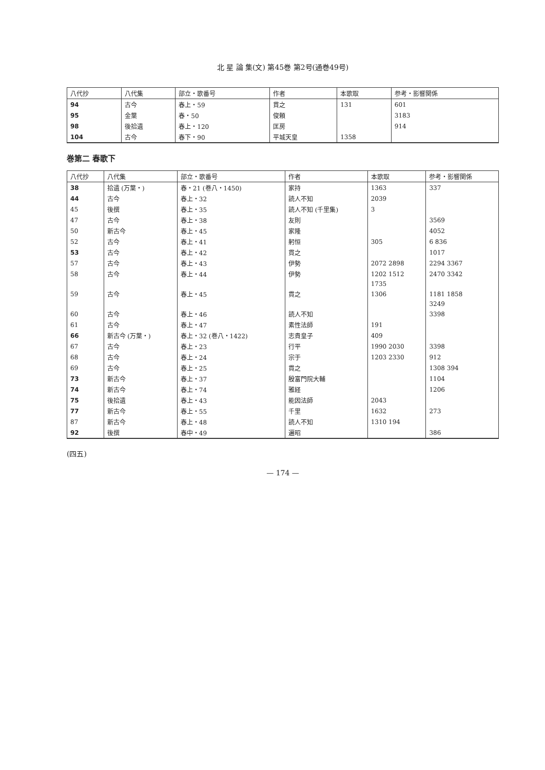北 星 論 集(文) 第45巻 第2号(通巻49号)
| 八代抄 | 八代集 | 部立・歌番号 | 作者 | 本歌取 | 参考・影響関係 |
| --- | --- | --- | --- | --- | --- |
| 94 | 古今 | 春上・59 | 貫之 | 131 | 601 |
| 95 | 金葉 | 春・50 | 俊頼 | | 3183 |
| 98 | 後拾遺 | 春上・120 | 匡房 | | 914 |
| 104 | 古今 | 春下・90 | 平城天皇 | 1358 | |
巻第二 春歌下
| 八代抄 | 八代集 | 部立・歌番号 | 作者 | 本歌取 | 参考・影響関係 |
| --- | --- | --- | --- | --- | --- |
| 38 | 拾遺 (万葉・) | 春・21 (巻八・1450) | 家持 | 1363 | 337 |
| 44 | 古今 | 春上・32 | 読人不知 | 2039 | |
| 45 | 後撰 | 春上・35 | 読人不知 (千里集) | 3 | |
| 47 | 古今 | 春上・38 | 友則 | | 3569 |
| 50 | 新古今 | 春上・45 | 家隆 | | 4052 |
| 52 | 古今 | 春上・41 | 躬恒 | 305 | 6 836 |
| 53 | 古今 | 春上・42 | 貫之 | | 1017 |
| 57 | 古今 | 春上・43 | 伊勢 | 2072 2898 | 2294 3367 |
| 58 | 古今 | 春上・44 | 伊勢 | 1202 1512 | 2470 3342 |
| | | | | 1735 | |
| 59 | 古今 | 春上・45 | 貫之 | 1306 | 1181 1858 |
| | | | | | 3249 |
| 60 | 古今 | 春上・46 | 読人不知 | | 3398 |
| 61 | 古今 | 春上・47 | 素性法師 | 191 | |
| 66 | 新古今 (万葉・) | 春上・32 (巻八・1422) | 志貴皇子 | 409 | |
| 67 | 古今 | 春上・23 | 行平 | 1990 2030 | 3398 |
| 68 | 古今 | 春上・24 | 宗于 | 1203 2330 | 912 |
| 69 | 古今 | 春上・25 | 貫之 | | 1308 394 |
| 73 | 新古今 | 春上・37 | 殷富門院大輔 | | 1104 |
| 74 | 新古今 | 春上・74 | 雅経 | | 1206 |
| 75 | 後拾遺 | 春上・43 | 能因法師 | 2043 | |
| 77 | 新古今 | 春上・55 | 千里 | 1632 | 273 |
| 87 | 新古今 | 春上・48 | 読人不知 | 1310 194 | |
| 92 | 後撰 | 春中・49 | 遍昭 | | 386 |
(四五)
— 174 —